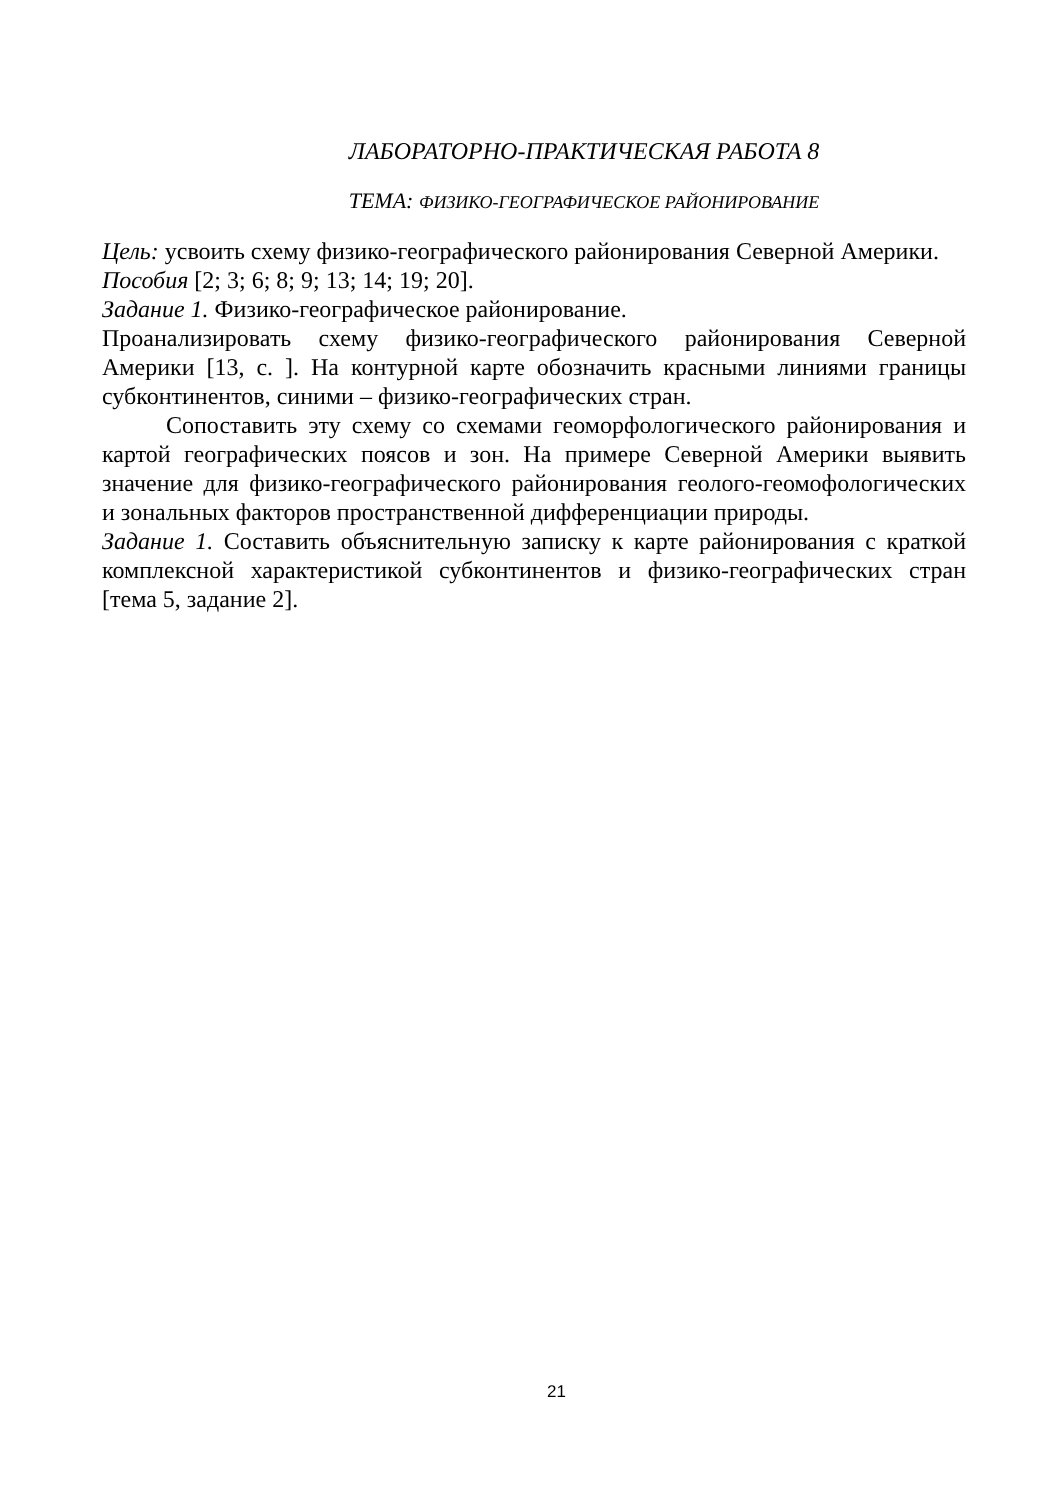ЛАБОРАТОРНО-ПРАКТИЧЕСКАЯ РАБОТА 8
ТЕМА: ФИЗИКО-ГЕОГРАФИЧЕСКОЕ РАЙОНИРОВАНИЕ
Цель: усвоить схему физико-географического районирования Северной Америки.
Пособия [2; 3; 6; 8; 9; 13; 14; 19; 20].
Задание 1. Физико-географическое районирование.
Проанализировать схему физико-географического районирования Северной Америки [13, с. ]. На контурной карте обозначить красными линиями границы субконтинентов, синими – физико-географических стран.
Сопоставить эту схему со схемами геоморфологического районирования и картой географических поясов и зон. На примере Северной Америки выявить значение для физико-географического районирования геолого-геомофологических и зональных факторов пространственной дифференциации природы.
Задание 1. Составить объяснительную записку к карте районирования с краткой комплексной характеристикой субконтинентов и физико-географических стран [тема 5, задание 2].
21